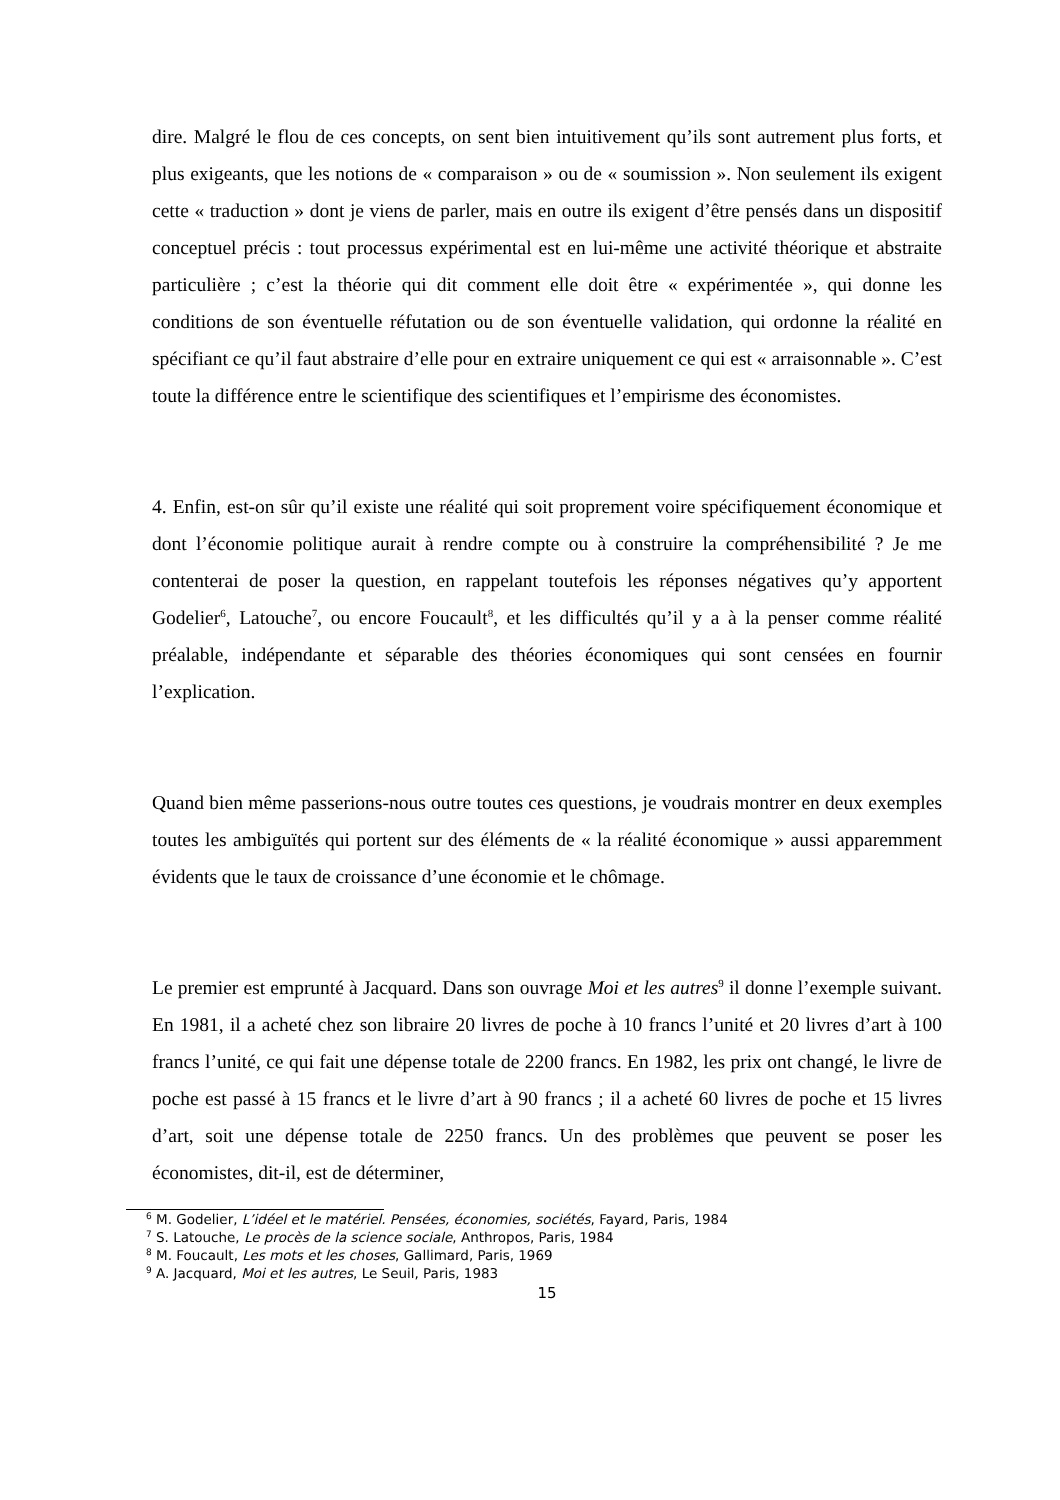dire. Malgré le flou de ces concepts, on sent bien intuitivement qu’ils sont autrement plus forts, et plus exigeants, que les notions de « comparaison » ou de « soumission ». Non seulement ils exigent cette « traduction » dont je viens de parler, mais en outre ils exigent d’être pensés dans un dispositif conceptuel précis : tout processus expérimental est en lui-même une activité théorique et abstraite particulière ; c’est la théorie qui dit comment elle doit être « expérimentée », qui donne les conditions de son éventuelle réfutation ou de son éventuelle validation, qui ordonne la réalité en spécifiant ce qu’il faut abstraire d’elle pour en extraire uniquement ce qui est « arraisonnable ». C’est toute la différence entre le scientifique des scientifiques et l’empirisme des économistes.
4. Enfin, est-on sûr qu’il existe une réalité qui soit proprement voire spécifiquement économique et dont l’économie politique aurait à rendre compte ou à construire la compréhensibilité ? Je me contenterai de poser la question, en rappelant toutefois les réponses négatives qu’y apportent Godelier<sup>6</sup>, Latouche<sup>7</sup>, ou encore Foucault<sup>8</sup>, et les difficultés qu’il y a à la penser comme réalité préalable, indépendante et séparable des théories économiques qui sont censées en fournir l’explication.
Quand bien même passerions-nous outre toutes ces questions, je voudrais montrer en deux exemples toutes les ambiguïtés qui portent sur des éléments de « la réalité économique » aussi apparemment évidents que le taux de croissance d’une économie et le chômage.
Le premier est emprunté à Jacquard. Dans son ouvrage Moi et les autres<sup>9</sup> il donne l’exemple suivant. En 1981, il a acheté chez son libraire 20 livres de poche à 10 francs l’unité et 20 livres d’art à 100 francs l’unité, ce qui fait une dépense totale de 2200 francs. En 1982, les prix ont changé, le livre de poche est passé à 15 francs et le livre d’art à 90 francs ; il a acheté 60 livres de poche et 15 livres d’art, soit une dépense totale de 2250 francs. Un des problèmes que peuvent se poser les économistes, dit-il, est de déterminer,
<sup>6</sup> M. Godelier, L’idéel et le matériel. Pensées, économies, sociétés, Fayard, Paris, 1984
<sup>7</sup> S. Latouche, Le procès de la science sociale, Anthropos, Paris, 1984
<sup>8</sup> M. Foucault, Les mots et les choses, Gallimard, Paris, 1969
<sup>9</sup> A. Jacquard, Moi et les autres, Le Seuil, Paris, 1983
15